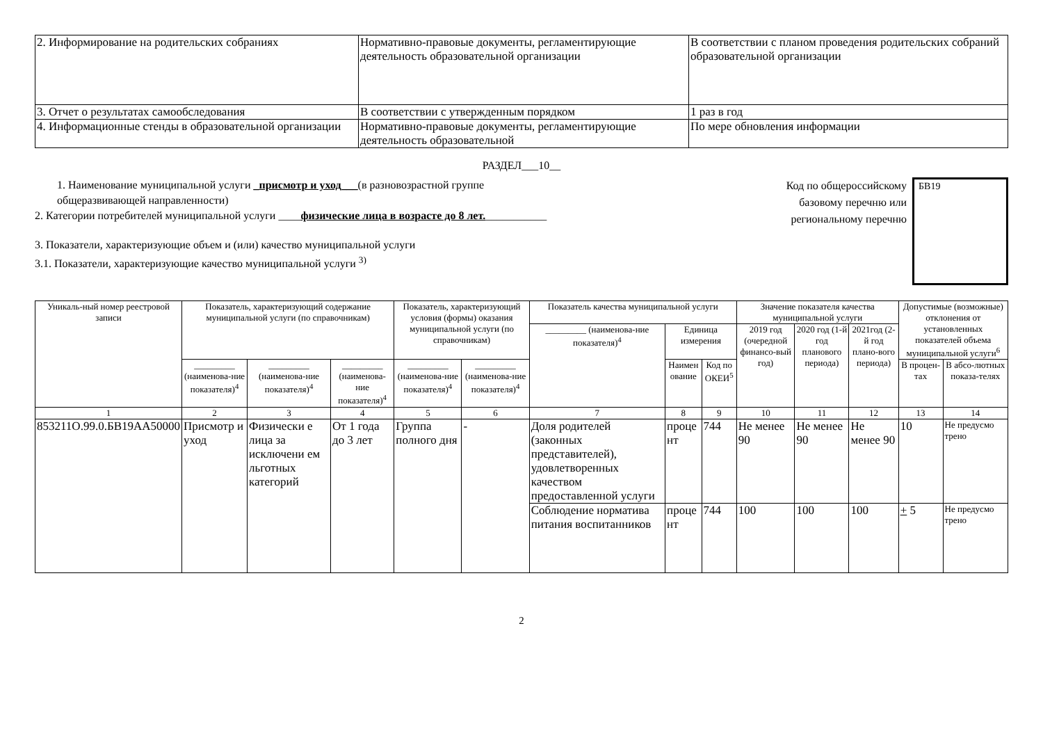| 2. Информирование на родительских собраниях | Нормативно-правовые документы, регламентирующие деятельность образовательной организации | В соответствии с планом проведения родительских собраний образовательной организации |
| 3. Отчет о результатах самообследования | В соответствии с утвержденным порядком | 1 раз в год |
| 4. Информационные стенды в образовательной организации | Нормативно-правовые документы, регламентирующие деятельность образовательной | По мере обновления информации |
РАЗДЕЛ___10__
1. Наименование муниципальной услуги _присмотр и уход___(в разновозрастной группе
общеразвивающей направленности)
2. Категории потребителей муниципальной услуги ____физические лица в возрасте до 8 лет.___________
3. Показатели, характеризующие объем и (или) качество муниципальной услуги
3.1. Показатели, характеризующие качество муниципальной услуги <sup>3)</sup>
Код по общероссийскому базовому перечню или региональному перечню
БВ19
| Уникаль-ный номер реестровой записи | Показатель, характеризующий содержание муниципальной услуги (по справочникам) | | | Показатель, характеризующий условия (формы) оказания муниципальной услуги (по справочникам) | | Показатель качества муниципальной услуги | | | Значение показателя качества муниципальной услуги | | | Допустимые (возможные) отклонения от установленных показателей объема муниципальной услуги<sup>6</sup> | |
| --- | --- | --- | --- | --- | --- | --- | --- | --- | --- | --- | --- | --- | --- |
| | | | | | | _________ (наименова-ние показателя)<sup>4</sup> | Единица измерения | | 2019 год (очередной финансо-вый год) | 2020 год (1-й год планового периода) | 2021год (2-й год плано-вого периода) | | |
| | _________ (наименова-ние показателя)<sup>4</sup> | _________ (наименова-ние показателя)<sup>4</sup> | _________ (наименова-ние показателя)<sup>4</sup> | _________ (наименова-ние показателя)<sup>4</sup> | _________ (наименова-ние показателя)<sup>4</sup> | | Наимен ование | Код по ОКЕИ<sup>5</sup> | | | | В процен-тах | В абсо-лютных показа-телях |
| 1 | 2 | 3 | 4 | 5 | 6 | 7 | 8 | 9 | 10 | 11 | 12 | 13 | 14 |
| 853211О.99.0.БВ19АА50000 | Присмотр и уход | Физически е лица за исключени ем льготных категорий | От 1 года до 3 лет | Группа полного дня | - | Доля родителей (законных представителей), удовлетворенных качеством предоставленной услуги | проце нт | 744 | Не менее 90 | Не менее 90 | Не менее 90 | 10 | Не предусмо трено |
| | | | | | | Соблюдение норматива питания воспитанников | проце нт | 744 | 100 | 100 | 100 | + 5 | Не предусмо трено |
2